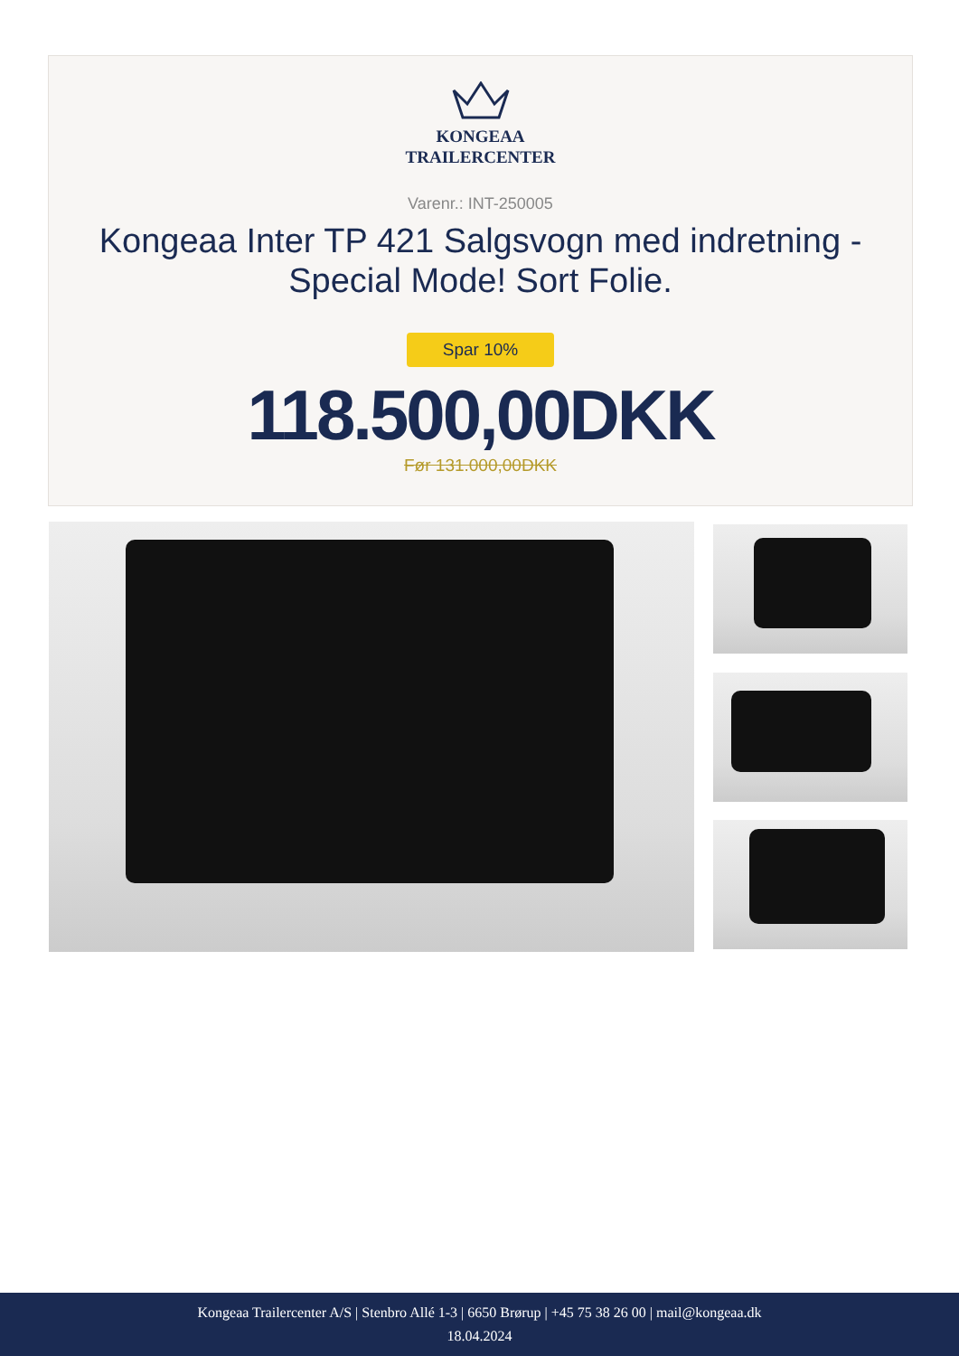KONGEAA
TRAILERCENTER
Varenr.: INT-250005
Kongeaa Inter TP 421 Salgsvogn med indretning - Special Mode! Sort Folie.
Spar 10%
118.500,00DKK
Før 131.000,00DKK
Kongeaa Trailercenter A/S | Stenbro Allé 1-3 | 6650 Brørup | +45 75 38 26 00 | mail@kongeaa.dk
18.04.2024